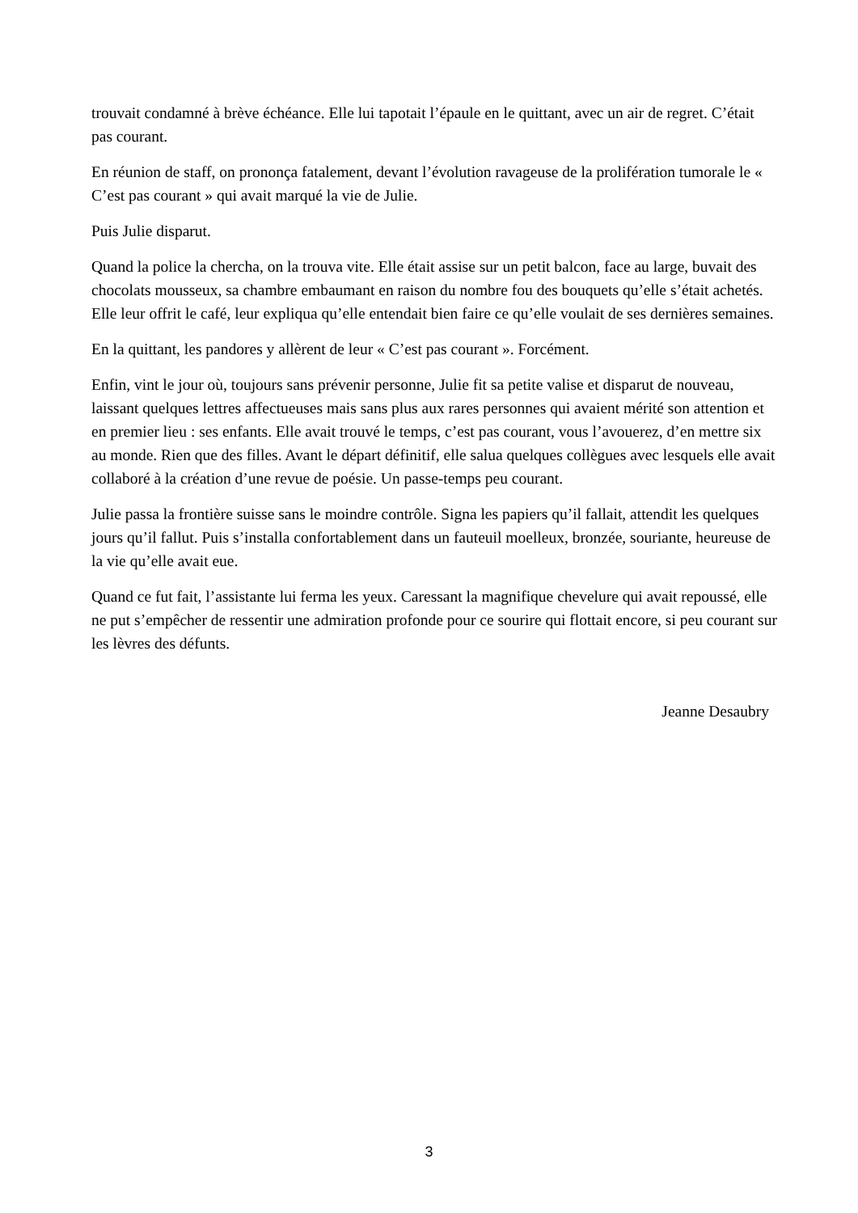trouvait condamné à brève échéance. Elle lui tapotait l’épaule en le quittant, avec un air de regret. C’était pas courant.
En réunion de staff, on prononça fatalement, devant l’évolution ravageuse de la prolifération tumorale le « C’est pas courant » qui avait marqué la vie de Julie.
Puis Julie disparut.
Quand la police la chercha, on la trouva vite. Elle était assise sur un petit balcon, face au large, buvait des chocolats mousseux, sa chambre embaumant en raison du nombre fou des bouquets qu’elle s’était achetés. Elle leur offrit le café, leur expliqua qu’elle entendait bien faire ce qu’elle voulait de ses dernières semaines.
En la quittant, les pandores y allèrent de leur « C’est pas courant ». Forcément.
Enfin, vint le jour où, toujours sans prévenir personne, Julie fit sa petite valise et disparut de nouveau, laissant quelques lettres affectueuses mais sans plus aux rares personnes qui avaient mérité son attention et en premier lieu : ses enfants. Elle avait trouvé le temps, c’est pas courant, vous l’avouerez, d’en mettre six au monde. Rien que des filles. Avant le départ définitif, elle salua quelques collègues avec lesquels elle avait collaboré à la création d’une revue de poésie. Un passe-temps peu courant.
Julie passa la frontière suisse sans le moindre contrôle. Signa les papiers qu’il fallait, attendit les quelques jours qu’il fallut. Puis s’installa confortablement dans un fauteuil moelleux, bronzée, souriante, heureuse de la vie qu’elle avait eue.
Quand ce fut fait, l’assistante lui ferma les yeux. Caressant la magnifique chevelure qui avait repoussé, elle ne put s’empêcher de ressentir une admiration profonde pour ce sourire qui flottait encore, si peu courant sur les lèvres des défunts.
Jeanne Desaubry
3